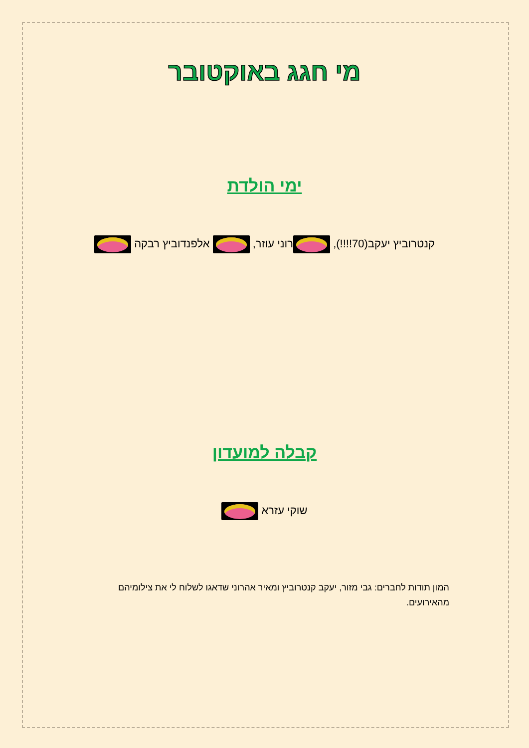מי חגג באוקטובר
ימי הולדת
קנטרוביץ יעקב(70!!!!), רוני עוזר, אלפנדוביץ רבקה
קבלה למועדון
שוקי עזרא
המון תודות לחברים: גבי מזור, יעקב קנטרוביץ ומאיר אהרוני שדאגו לשלוח לי את צילומיהם מהאירועים.